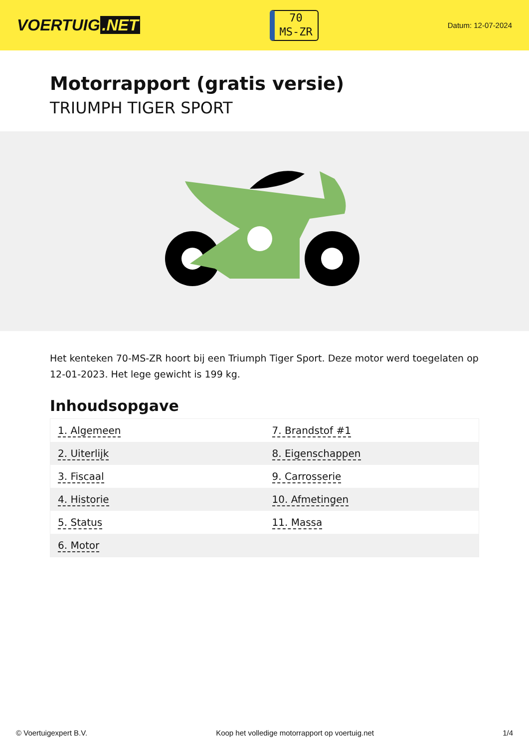VOERTUIG.NET
70
MS-ZR
Datum: 12-07-2024
Motorrapport (gratis versie)
TRIUMPH TIGER SPORT
Het kenteken 70-MS-ZR hoort bij een Triumph Tiger Sport. Deze motor werd toegelaten op 12-01-2023. Het lege gewicht is 199 kg.
Inhoudsopgave
| 1. Algemeen | 7. Brandstof #1 |
| 2. Uiterlijk | 8. Eigenschappen |
| 3. Fiscaal | 9. Carrosserie |
| 4. Historie | 10. Afmetingen |
| 5. Status | 11. Massa |
| 6. Motor | |
© Voertuigexpert B.V. Koop het volledige motorrapport op voertuig.net 1/4